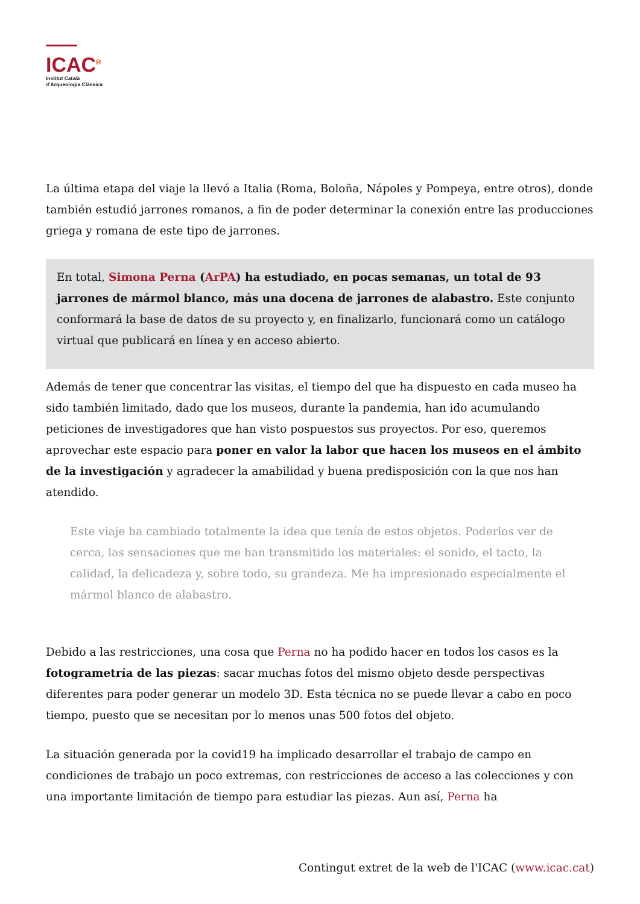ICAC<sup>R</sup>
Institut Català
d’Arqueologia Clàssica
La última etapa del viaje la llevó a Italia (Roma, Boloña, Nápoles y Pompeya, entre otros), donde también estudió jarrones romanos, a fin de poder determinar la conexión entre las producciones griega y romana de este tipo de jarrones.
En total, Simona Perna (ArPA) ha estudiado, en pocas semanas, un total de 93 jarrones de mármol blanco, más una docena de jarrones de alabastro. Este conjunto conformará la base de datos de su proyecto y, en finalizarlo, funcionará como un catálogo virtual que publicará en línea y en acceso abierto.
Además de tener que concentrar las visitas, el tiempo del que ha dispuesto en cada museo ha sido también limitado, dado que los museos, durante la pandemia, han ido acumulando peticiones de investigadores que han visto pospuestos sus proyectos. Por eso, queremos aprovechar este espacio para poner en valor la labor que hacen los museos en el ámbito de la investigación y agradecer la amabilidad y buena predisposición con la que nos han atendido.
Este viaje ha cambiado totalmente la idea que tenía de estos objetos. Poderlos ver de cerca, las sensaciones que me han transmitido los materiales: el sonido, el tacto, la calidad, la delicadeza y, sobre todo, su grandeza. Me ha impresionado especialmente el mármol blanco de alabastro.
Debido a las restricciones, una cosa que Perna no ha podido hacer en todos los casos es la fotogrametría de las piezas: sacar muchas fotos del mismo objeto desde perspectivas diferentes para poder generar un modelo 3D. Esta técnica no se puede llevar a cabo en poco tiempo, puesto que se necesitan por lo menos unas 500 fotos del objeto.
La situación generada por la covid19 ha implicado desarrollar el trabajo de campo en condiciones de trabajo un poco extremas, con restricciones de acceso a las colecciones y con una importante limitación de tiempo para estudiar las piezas. Aun así, Perna ha
Contingut extret de la web de l'ICAC (www.icac.cat)